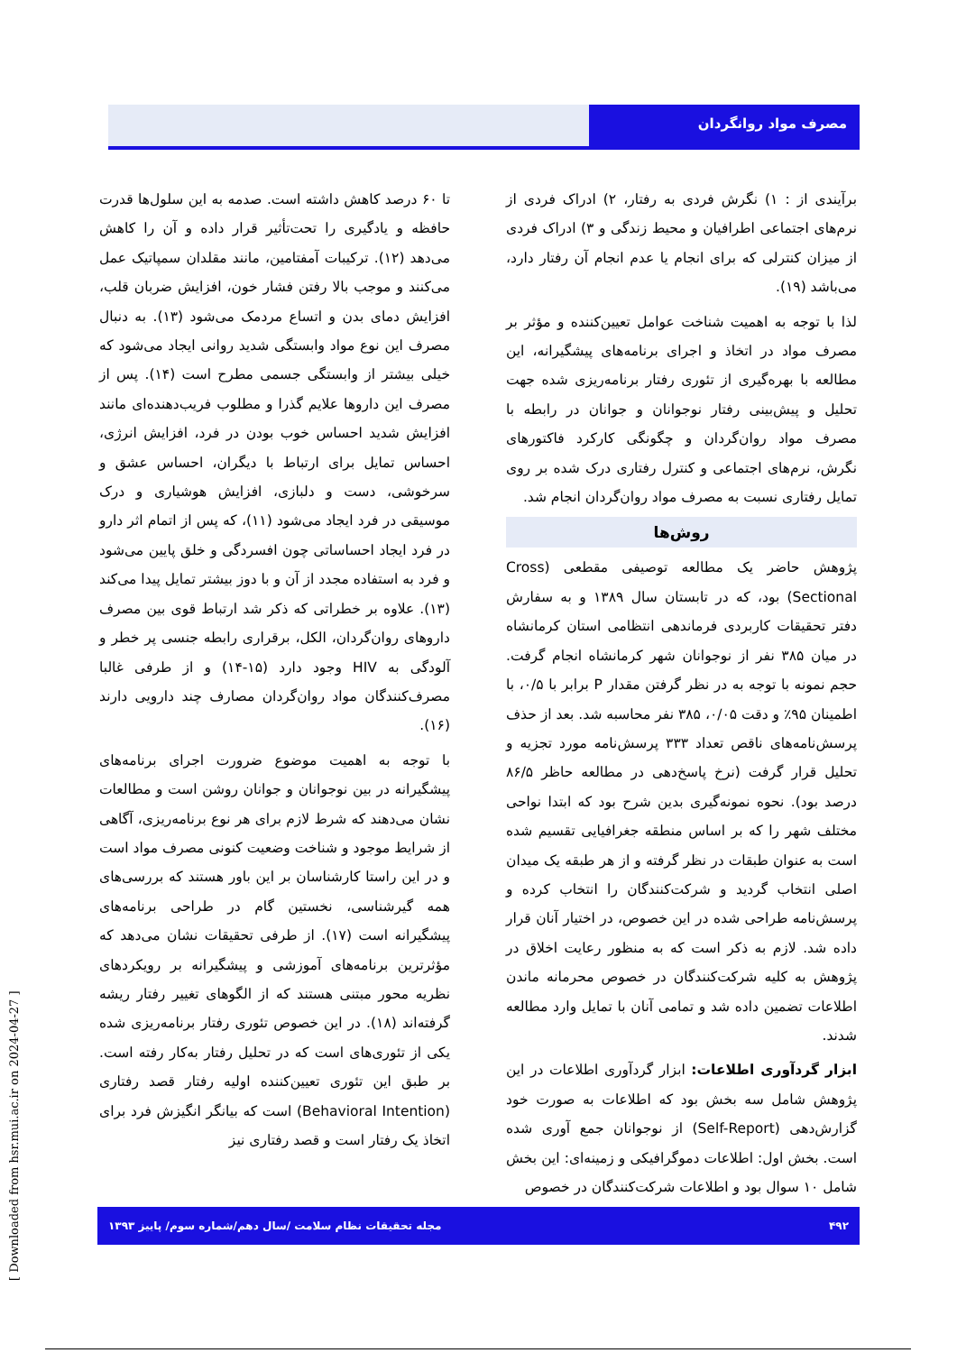مصرف مواد روانگردان
تا ۶۰ درصد کاهش داشته است. صدمه به این سلول‌ها قدرت حافظه و یادگیری را تحت‌تأثیر قرار داده و آن را کاهش می‌دهد (۱۲). ترکیبات آمفتامین، مانند مقلدان سمپاتیک عمل می‌کنند و موجب بالا رفتن فشار خون، افزایش ضربان قلب، افزایش دمای بدن و اتساع مردمک می‌شود (۱۳). به دنبال مصرف این نوع مواد وابستگی شدید روانی ایجاد می‌شود که خیلی بیشتر از وابستگی جسمی مطرح است (۱۴). پس از مصرف این داروها علایم گذرا و مطلوب فریب‌دهنده‌ای مانند افزایش شدید احساس خوب بودن در فرد، افزایش انرژی، احساس تمایل برای ارتباط با دیگران، احساس عشق و سرخوشی، دست و دلبازی، افزایش هوشیاری و درک موسیقی در فرد ایجاد می‌شود (۱۱)، که پس از اتمام اثر دارو در فرد ایجاد احساساتی چون افسردگی و خلق پایین می‌شود و فرد به استفاده مجدد از آن و با دوز بیشتر تمایل پیدا می‌کند (۱۳). علاوه بر خطراتی که ذکر شد ارتباط قوی بین مصرف داروهای روان‌گردان، الکل، برقراری رابطه جنسی پر خطر و آلودگی به HIV وجود دارد (۱۵-۱۴) و از طرفی غالبا مصرف‌کنندگان مواد روان‌گردان مصارف چند دارویی دارند (۱۶).
با توجه به اهمیت موضوع ضرورت اجرای برنامه‌های پیشگیرانه در بین نوجوانان و جوانان روشن است و مطالعات نشان می‌دهند که شرط لازم برای هر نوع برنامه‌ریزی، آگاهی از شرایط موجود و شناخت وضعیت کنونی مصرف مواد است و در این راستا کارشناسان بر این باور هستند که بررسی‌های همه گیرشناسی، نخستین گام در طراحی برنامه‌های پیشگیرانه است (۱۷). از طرفی تحقیقات نشان می‌دهد که مؤثرترین برنامه‌های آموزشی و پیشگیرانه بر رویکردهای نظریه محور مبتنی هستند که از الگوهای تغییر رفتار ریشه گرفته‌اند (۱۸). در این خصوص تئوری رفتار برنامه‌ریزی شده یکی از تئوری‌های است که در تحلیل رفتار به‌کار رفته است. بر طبق این تئوری تعیین‌کننده اولیه رفتار قصد رفتاری (Behavioral Intention) است که بیانگر انگیزش فرد برای اتخاذ یک رفتار است و قصد رفتاری نیز
برآیندی از : ۱) نگرش فردی به رفتار، ۲) ادراک فردی از نرم‌های اجتماعی اطرافیان و محیط زندگی و ۳) ادراک فردی از میزان کنترلی که برای انجام یا عدم انجام آن رفتار دارد، می‌باشد (۱۹).
لذا با توجه به اهمیت شناخت عوامل تعیین‌کننده و مؤثر بر مصرف مواد در اتخاذ و اجرای برنامه‌های پیشگیرانه، این مطالعه با بهره‌گیری از تئوری رفتار برنامه‌ریزی شده جهت تحلیل و پیش‌بینی رفتار نوجوانان و جوانان در رابطه با مصرف مواد روان‌گردان و چگونگی کارکرد فاکتورهای نگرش، نرم‌های اجتماعی و کنترل رفتاری درک شده بر روی تمایل رفتاری نسبت به مصرف مواد روان‌گردان انجام شد.
روش‌ها
پژوهش حاضر یک مطالعه توصیفی مقطعی (Cross Sectional) بود، که در تابستان سال ۱۳۸۹ و به سفارش دفتر تحقیقات کاربردی فرماندهی انتظامی استان کرمانشاه در میان ۳۸۵ نفر از نوجوانان شهر کرمانشاه انجام گرفت. حجم نمونه با توجه به در نظر گرفتن مقدار P برابر با ۰/۵، با اطمینان ۹۵٪ و دقت ۰/۰۵، ۳۸۵ نفر محاسبه شد. بعد از حذف پرسش‌نامه‌های ناقص تعداد ۳۳۳ پرسش‌نامه مورد تجزیه و تحلیل قرار گرفت (نرخ پاسخ‌دهی در مطالعه حاظر ۸۶/۵ درصد بود). نحوه نمونه‌گیری بدین شرح بود که ابتدا نواحی مختلف شهر را که بر اساس منطقه جغرافیایی تقسیم شده است به عنوان طبقات در نظر گرفته و از هر طبقه یک میدان اصلی انتخاب گردید و شرکت‌کنندگان را انتخاب کرده و پرسش‌نامه طراحی شده در این خصوص، در اختیار آنان قرار داده شد. لازم به ذکر است که به منظور رعایت اخلاق در پژوهش به کلیه شرکت‌کنندگان در خصوص محرمانه ماندن اطلاعات تضمین داده شد و تمامی آنان با تمایل وارد مطالعه شدند.
ابزار گردآوری اطلاعات: ابزار گردآوری اطلاعات در این پژوهش شامل سه بخش بود که اطلاعات به صورت خود گزارش‌دهی (Self-Report) از نوجوانان جمع آوری شده است. بخش اول: اطلاعات دموگرافیکی و زمینه‌ای: این بخش شامل ۱۰ سوال بود و اطلاعات شرکت‌کنندگان در خصوص
۴۹۲ مجله تحقیقات نظام سلامت /سال دهم/شماره سوم/ پاییز ۱۳۹۳
[ Downloaded from hsr.mui.ac.ir on 2024-04-27 ]